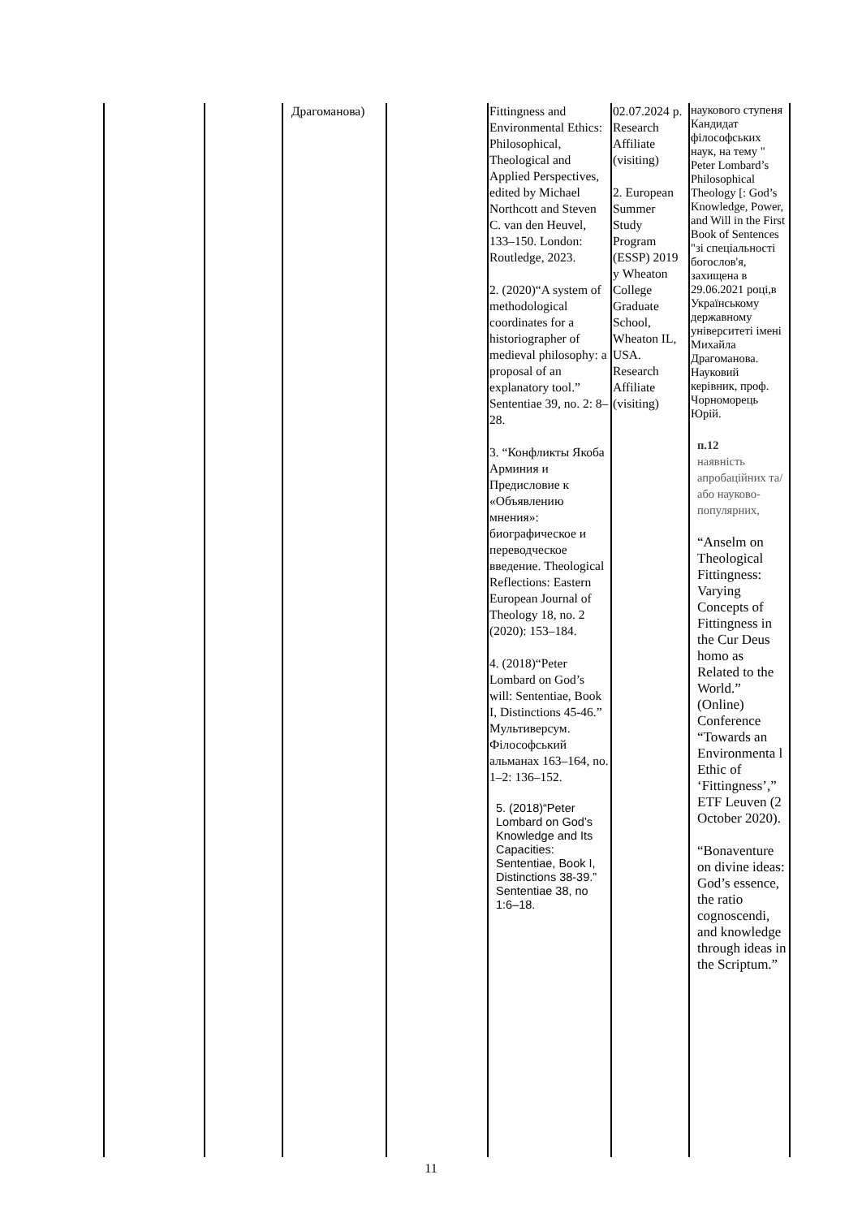| | | Драгоманова) | | Fittingness and Environmental Ethics: Philosophical, Theological and Applied Perspectives, edited by Michael Northcott and Steven C. van den Heuvel, 133–150. London: Routledge, 2023. 2. (2020)“A system of methodological coordinates for a historiographer of medieval philosophy: a proposal of an explanatory tool.” Sententiae 39, no. 2: 8–28. 3. “Конфликты Якоба Арминия и Предисловие к «Объявлению мнения»: биографическое и переводческое введение. Theological Reflections: Eastern European Journal of Theology 18, no. 2 (2020): 153–184. 4. (2018)“Peter Lombard on God’s will: Sententiae, Book I, Distinctions 45-46.” Мультиверсум. Філософський альманах 163–164, no. 1–2: 136–152. 5. (2018)“Peter Lombard on God’s Knowledge and Its Capacities: Sententiae, Book I, Distinctions 38-39.” Sententiae 38, no 1:6–18. | 02.07.2024 р. Research Affiliate (visiting) 2. European Summer Study Program (ESSP) 2019 у Wheaton College Graduate School, Wheaton IL, USA. Research Affiliate (visiting) | наукового ступеня Кандидат філософських наук, на тему " Peter Lombard’s Philosophical Theology [: God’s Knowledge, Power, and Will in the First Book of Sentences "зі спеціальності богослов'я, захищена в 29.06.2021 році,в Українському державному університеті імені Михайла Драгоманова. Науковий керівник, проф. Чорноморець Юрій. п.12 наявність апробаційних та/або науково-популярних, “Anselm on Theological Fittingness: Varying Concepts of Fittingness in the Cur Deus homo as Related to the World.” (Online) Conference “Towards an Environmenta l Ethic of ‘Fittingness’,” ETF Leuven (2 October 2020). “Bonaventure on divine ideas: God’s essence, the ratio cognoscendi, and knowledge through ideas in the Scriptum.” |
11